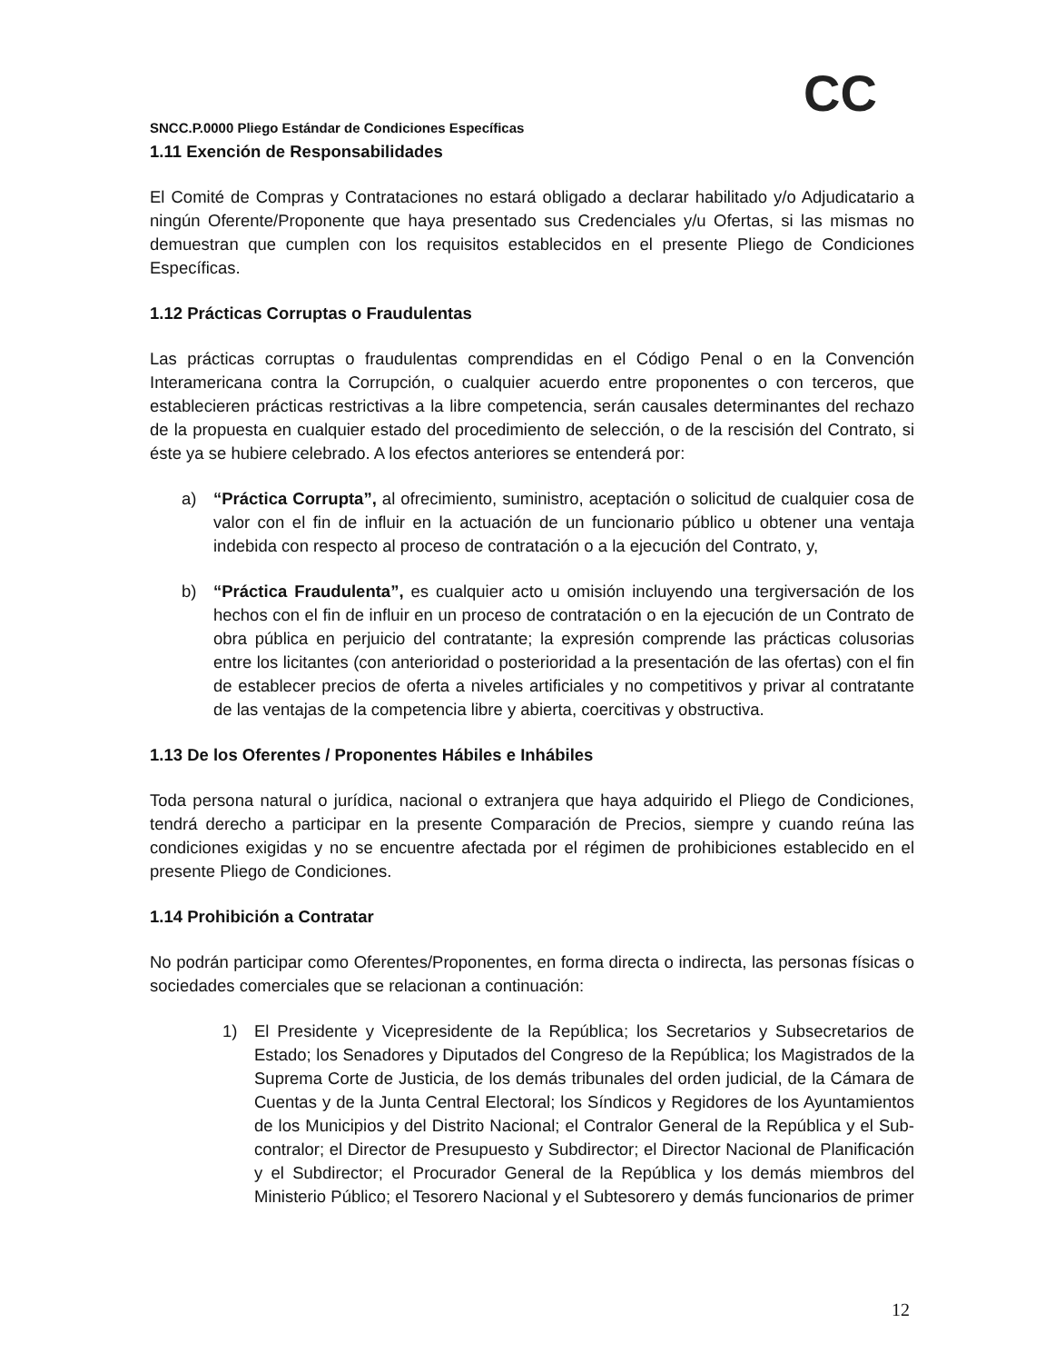CC
SNCC.P.0000 Pliego Estándar de Condiciones Específicas
1.11 Exención de Responsabilidades
El Comité de Compras y Contrataciones no estará obligado a declarar habilitado y/o Adjudicatario a ningún Oferente/Proponente que haya presentado sus Credenciales y/u Ofertas, si las mismas no demuestran que cumplen con los requisitos establecidos en el presente Pliego de Condiciones Específicas.
1.12 Prácticas Corruptas o Fraudulentas
Las prácticas corruptas o fraudulentas comprendidas en el Código Penal o en la Convención Interamericana contra la Corrupción, o cualquier acuerdo entre proponentes o con terceros, que establecieren prácticas restrictivas a la libre competencia, serán causales determinantes del rechazo de la propuesta en cualquier estado del procedimiento de selección, o de la rescisión del Contrato, si éste ya se hubiere celebrado. A los efectos anteriores se entenderá por:
a) “Práctica Corrupta”, al ofrecimiento, suministro, aceptación o solicitud de cualquier cosa de valor con el fin de influir en la actuación de un funcionario público u obtener una ventaja indebida con respecto al proceso de contratación o a la ejecución del Contrato, y,
b) “Práctica Fraudulenta”, es cualquier acto u omisión incluyendo una tergiversación de los hechos con el fin de influir en un proceso de contratación o en la ejecución de un Contrato de obra pública en perjuicio del contratante; la expresión comprende las prácticas colusorias entre los licitantes (con anterioridad o posterioridad a la presentación de las ofertas) con el fin de establecer precios de oferta a niveles artificiales y no competitivos y privar al contratante de las ventajas de la competencia libre y abierta, coercitivas y obstructiva.
1.13 De los Oferentes / Proponentes Hábiles e Inhábiles
Toda persona natural o jurídica, nacional o extranjera que haya adquirido el Pliego de Condiciones, tendrá derecho a participar en la presente Comparación de Precios, siempre y cuando reúna las condiciones exigidas y no se encuentre afectada por el régimen de prohibiciones establecido en el presente Pliego de Condiciones.
1.14 Prohibición a Contratar
No podrán participar como Oferentes/Proponentes, en forma directa o indirecta, las personas físicas o sociedades comerciales que se relacionan a continuación:
1) El Presidente y Vicepresidente de la República; los Secretarios y Subsecretarios de Estado; los Senadores y Diputados del Congreso de la República; los Magistrados de la Suprema Corte de Justicia, de los demás tribunales del orden judicial, de la Cámara de Cuentas y de la Junta Central Electoral; los Síndicos y Regidores de los Ayuntamientos de los Municipios y del Distrito Nacional; el Contralor General de la República y el Sub-contralor; el Director de Presupuesto y Subdirector; el Director Nacional de Planificación y el Subdirector; el Procurador General de la República y los demás miembros del Ministerio Público; el Tesorero Nacional y el Subtesorero y demás funcionarios de primer
12